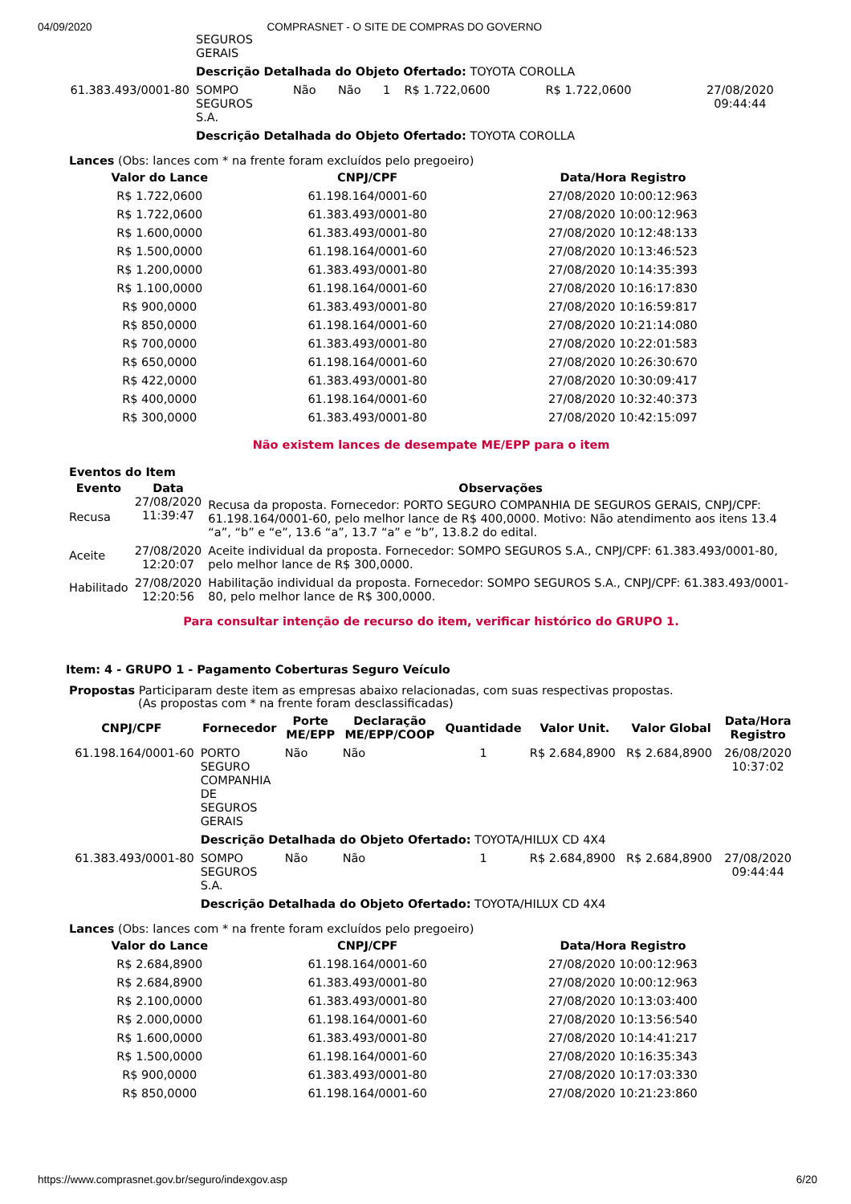04/09/2020 COMPRASNET - O SITE DE COMPRAS DO GOVERNO
| | SEGUROS GERAIS | | | | | | |
| | Descrição Detalhada do Objeto Ofertado: TOYOTA COROLLA | | | | | | |
| 61.383.493/0001-80 | SOMPO SEGUROS S.A. | Não | Não | 1 | R$ 1.722,0600 | R$ 1.722,0600 | 27/08/2020 09:44:44 |
| | Descrição Detalhada do Objeto Ofertado: TOYOTA COROLLA | | | | | | |
Lances (Obs: lances com * na frente foram excluídos pelo pregoeiro)
| Valor do Lance | CNPJ/CPF | Data/Hora Registro |
| --- | --- | --- |
| R$ 1.722,0600 | 61.198.164/0001-60 | 27/08/2020 10:00:12:963 |
| R$ 1.722,0600 | 61.383.493/0001-80 | 27/08/2020 10:00:12:963 |
| R$ 1.600,0000 | 61.383.493/0001-80 | 27/08/2020 10:12:48:133 |
| R$ 1.500,0000 | 61.198.164/0001-60 | 27/08/2020 10:13:46:523 |
| R$ 1.200,0000 | 61.383.493/0001-80 | 27/08/2020 10:14:35:393 |
| R$ 1.100,0000 | 61.198.164/0001-60 | 27/08/2020 10:16:17:830 |
| R$ 900,0000 | 61.383.493/0001-80 | 27/08/2020 10:16:59:817 |
| R$ 850,0000 | 61.198.164/0001-60 | 27/08/2020 10:21:14:080 |
| R$ 700,0000 | 61.383.493/0001-80 | 27/08/2020 10:22:01:583 |
| R$ 650,0000 | 61.198.164/0001-60 | 27/08/2020 10:26:30:670 |
| R$ 422,0000 | 61.383.493/0001-80 | 27/08/2020 10:30:09:417 |
| R$ 400,0000 | 61.198.164/0001-60 | 27/08/2020 10:32:40:373 |
| R$ 300,0000 | 61.383.493/0001-80 | 27/08/2020 10:42:15:097 |
Não existem lances de desempate ME/EPP para o item
Eventos do Item
| Evento | Data | Observações |
| --- | --- | --- |
| Recusa | 27/08/2020 11:39:47 | Recusa da proposta. Fornecedor: PORTO SEGURO COMPANHIA DE SEGUROS GERAIS, CNPJ/CPF: 61.198.164/0001-60, pelo melhor lance de R$ 400,0000. Motivo: Não atendimento aos itens 13.4 “a”, “b” e “e”, 13.6 “a”, 13.7 “a” e “b”, 13.8.2 do edital. |
| Aceite | 27/08/2020 12:20:07 | Aceite individual da proposta. Fornecedor: SOMPO SEGUROS S.A., CNPJ/CPF: 61.383.493/0001-80, pelo melhor lance de R$ 300,0000. |
| Habilitado | 27/08/2020 12:20:56 | Habilitação individual da proposta. Fornecedor: SOMPO SEGUROS S.A., CNPJ/CPF: 61.383.493/0001-80, pelo melhor lance de R$ 300,0000. |
Para consultar intenção de recurso do item, verificar histórico do GRUPO 1.
Item: 4 - GRUPO 1 - Pagamento Coberturas Seguro Veículo
Propostas Participaram deste item as empresas abaixo relacionadas, com suas respectivas propostas.
(As propostas com * na frente foram desclassificadas)
| CNPJ/CPF | Fornecedor | Porte ME/EPP | Declaração ME/EPP/COOP | Quantidade | Valor Unit. | Valor Global | Data/Hora Registro |
| --- | --- | --- | --- | --- | --- | --- | --- |
| 61.198.164/0001-60 | PORTO SEGURO COMPANHIA DE SEGUROS GERAIS | Não | Não | 1 | R$ 2.684,8900 | R$ 2.684,8900 | 26/08/2020 10:37:02 |
| | Descrição Detalhada do Objeto Ofertado: TOYOTA/HILUX CD 4X4 | | | | | | |
| 61.383.493/0001-80 | SOMPO SEGUROS S.A. | Não | Não | 1 | R$ 2.684,8900 | R$ 2.684,8900 | 27/08/2020 09:44:44 |
| | Descrição Detalhada do Objeto Ofertado: TOYOTA/HILUX CD 4X4 | | | | | | |
Lances (Obs: lances com * na frente foram excluídos pelo pregoeiro)
| Valor do Lance | CNPJ/CPF | Data/Hora Registro |
| --- | --- | --- |
| R$ 2.684,8900 | 61.198.164/0001-60 | 27/08/2020 10:00:12:963 |
| R$ 2.684,8900 | 61.383.493/0001-80 | 27/08/2020 10:00:12:963 |
| R$ 2.100,0000 | 61.383.493/0001-80 | 27/08/2020 10:13:03:400 |
| R$ 2.000,0000 | 61.198.164/0001-60 | 27/08/2020 10:13:56:540 |
| R$ 1.600,0000 | 61.383.493/0001-80 | 27/08/2020 10:14:41:217 |
| R$ 1.500,0000 | 61.198.164/0001-60 | 27/08/2020 10:16:35:343 |
| R$ 900,0000 | 61.383.493/0001-80 | 27/08/2020 10:17:03:330 |
| R$ 850,0000 | 61.198.164/0001-60 | 27/08/2020 10:21:23:860 |
https://www.comprasnet.gov.br/seguro/indexgov.asp 6/20